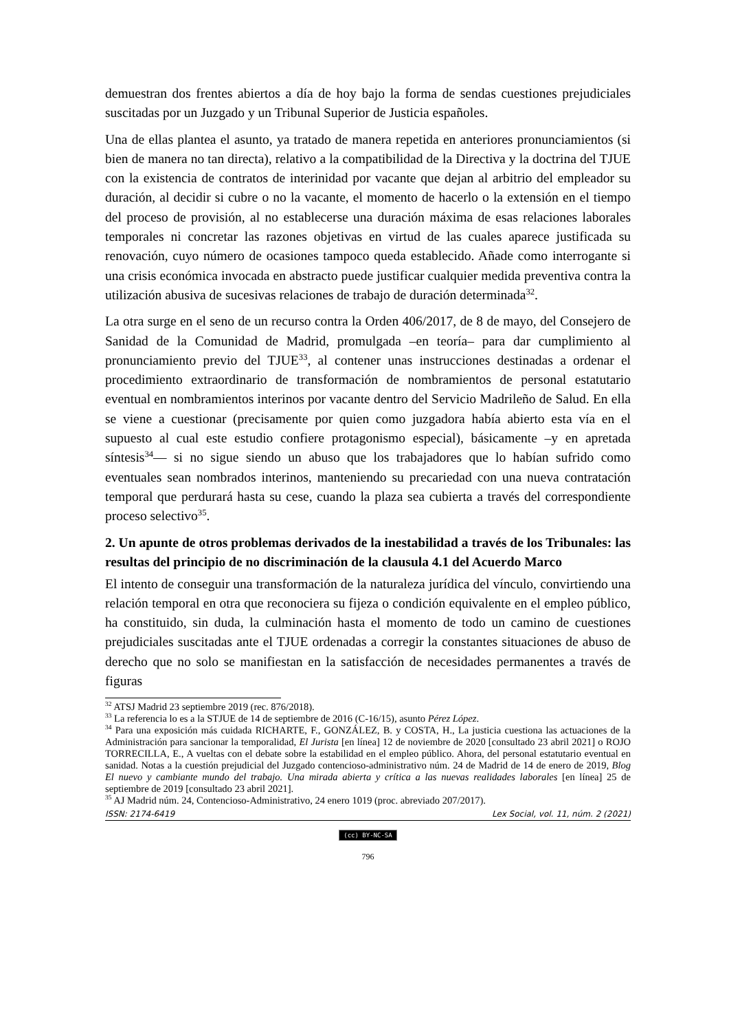demuestran dos frentes abiertos a día de hoy bajo la forma de sendas cuestiones prejudiciales suscitadas por un Juzgado y un Tribunal Superior de Justicia españoles.
Una de ellas plantea el asunto, ya tratado de manera repetida en anteriores pronunciamientos (si bien de manera no tan directa), relativo a la compatibilidad de la Directiva y la doctrina del TJUE con la existencia de contratos de interinidad por vacante que dejan al arbitrio del empleador su duración, al decidir si cubre o no la vacante, el momento de hacerlo o la extensión en el tiempo del proceso de provisión, al no establecerse una duración máxima de esas relaciones laborales temporales ni concretar las razones objetivas en virtud de las cuales aparece justificada su renovación, cuyo número de ocasiones tampoco queda establecido. Añade como interrogante si una crisis económica invocada en abstracto puede justificar cualquier medida preventiva contra la utilización abusiva de sucesivas relaciones de trabajo de duración determinada<sup>32</sup>.
La otra surge en el seno de un recurso contra la Orden 406/2017, de 8 de mayo, del Consejero de Sanidad de la Comunidad de Madrid, promulgada –en teoría– para dar cumplimiento al pronunciamiento previo del TJUE<sup>33</sup>, al contener unas instrucciones destinadas a ordenar el procedimiento extraordinario de transformación de nombramientos de personal estatutario eventual en nombramientos interinos por vacante dentro del Servicio Madrileño de Salud. En ella se viene a cuestionar (precisamente por quien como juzgadora había abierto esta vía en el supuesto al cual este estudio confiere protagonismo especial), básicamente –y en apretada síntesis<sup>34</sup>— si no sigue siendo un abuso que los trabajadores que lo habían sufrido como eventuales sean nombrados interinos, manteniendo su precariedad con una nueva contratación temporal que perdurará hasta su cese, cuando la plaza sea cubierta a través del correspondiente proceso selectivo<sup>35</sup>.
2. Un apunte de otros problemas derivados de la inestabilidad a través de los Tribunales: las resultas del principio de no discriminación de la clausula 4.1 del Acuerdo Marco
El intento de conseguir una transformación de la naturaleza jurídica del vínculo, convirtiendo una relación temporal en otra que reconociera su fijeza o condición equivalente en el empleo público, ha constituido, sin duda, la culminación hasta el momento de todo un camino de cuestiones prejudiciales suscitadas ante el TJUE ordenadas a corregir la constantes situaciones de abuso de derecho que no solo se manifiestan en la satisfacción de necesidades permanentes a través de figuras
<sup>32</sup> ATSJ Madrid 23 septiembre 2019 (rec. 876/2018).
<sup>33</sup> La referencia lo es a la STJUE de 14 de septiembre de 2016 (C-16/15), asunto Pérez López.
<sup>34</sup> Para una exposición más cuidada RICHARTE, F., GONZÁLEZ, B. y COSTA, H., La justicia cuestiona las actuaciones de la Administración para sancionar la temporalidad, El Jurista [en línea] 12 de noviembre de 2020 [consultado 23 abril 2021] o ROJO TORRECILLA, E., A vueltas con el debate sobre la estabilidad en el empleo público. Ahora, del personal estatutario eventual en sanidad. Notas a la cuestión prejudicial del Juzgado contencioso-administrativo núm. 24 de Madrid de 14 de enero de 2019, Blog El nuevo y cambiante mundo del trabajo. Una mirada abierta y crítica a las nuevas realidades laborales [en línea] 25 de septiembre de 2019 [consultado 23 abril 2021].
<sup>35</sup> AJ Madrid núm. 24, Contencioso-Administrativo, 24 enero 1019 (proc. abreviado 207/2017).
ISSN: 2174-6419 Lex Social, vol. 11, núm. 2 (2021)
(cc) BY-NC-SA
796